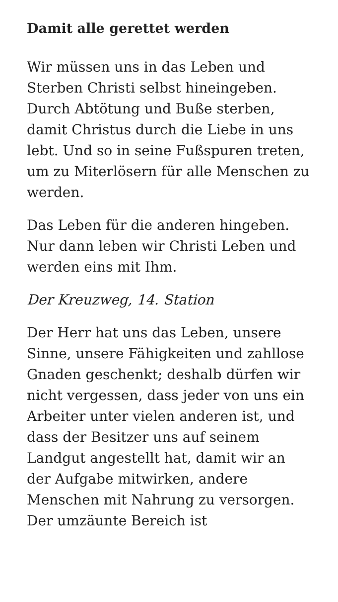Damit alle gerettet werden
Wir müssen uns in das Leben und Sterben Christi selbst hineingeben. Durch Abtötung und Buße sterben, damit Christus durch die Liebe in uns lebt. Und so in seine Fußspuren treten, um zu Miterlösern für alle Menschen zu werden.
Das Leben für die anderen hingeben. Nur dann leben wir Christi Leben und werden eins mit Ihm.
Der Kreuzweg, 14. Station
Der Herr hat uns das Leben, unsere Sinne, unsere Fähigkeiten und zahllose Gnaden geschenkt; deshalb dürfen wir nicht vergessen, dass jeder von uns ein Arbeiter unter vielen anderen ist, und dass der Besitzer uns auf seinem Landgut angestellt hat, damit wir an der Aufgabe mitwirken, andere Menschen mit Nahrung zu versorgen. Der umzäunte Bereich ist